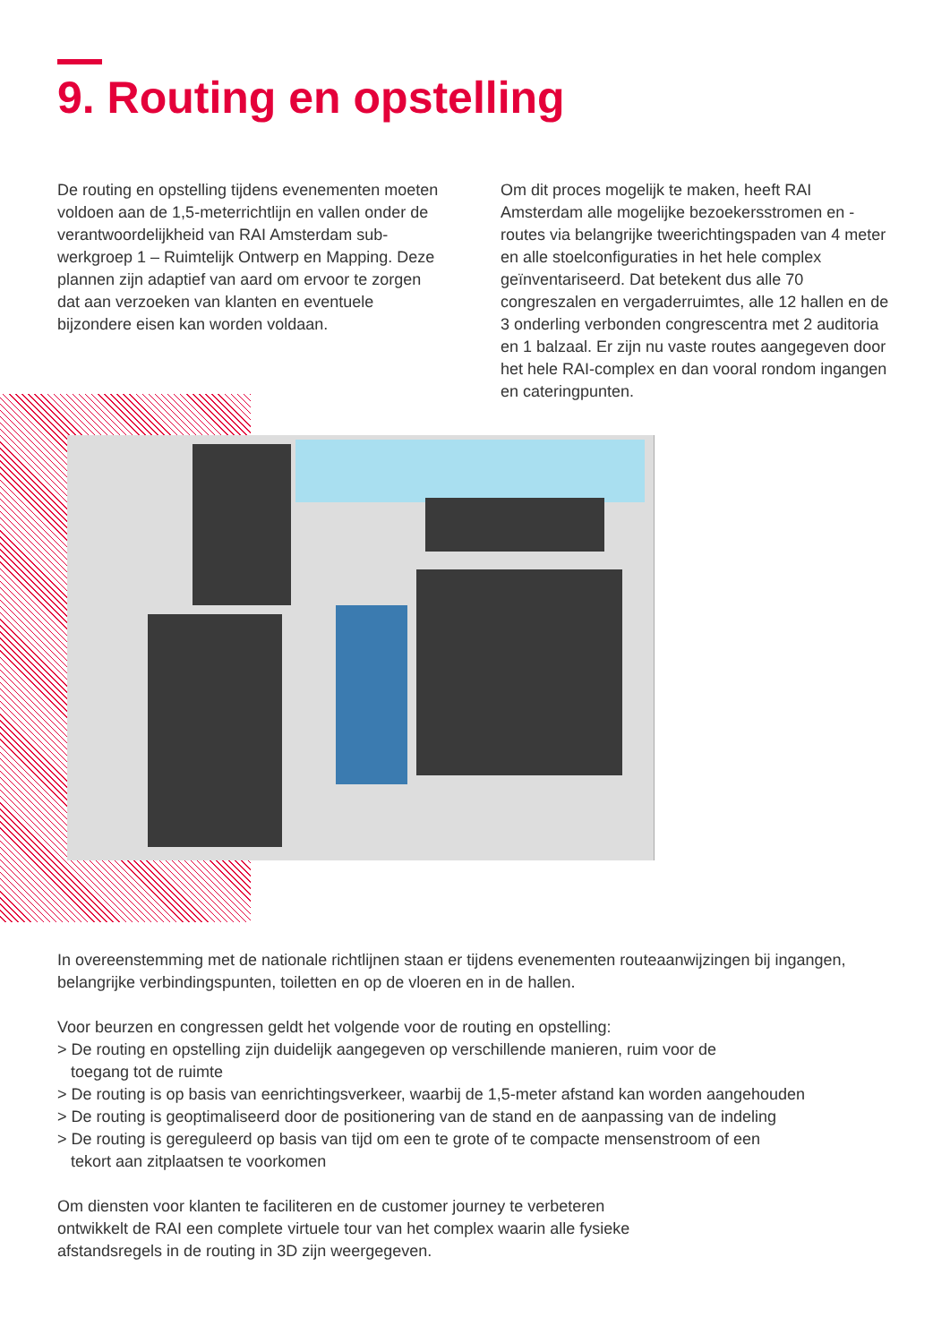9. Routing en opstelling
De routing en opstelling tijdens evenementen moeten voldoen aan de 1,5-meterrichtlijn en vallen onder de verantwoordelijkheid van RAI Amsterdam sub-werkgroep 1 – Ruimtelijk Ontwerp en Mapping. Deze plannen zijn adaptief van aard om ervoor te zorgen dat aan verzoeken van klanten en eventuele bijzondere eisen kan worden voldaan.
Om dit proces mogelijk te maken, heeft RAI Amsterdam alle mogelijke bezoekersstromen en -routes via belangrijke tweerichtingspaden van 4 meter en alle stoelconfiguraties in het hele complex geïnventariseerd. Dat betekent dus alle 70 congreszalen en vergaderruimtes, alle 12 hallen en de 3 onderling verbonden congrescentra met 2 auditoria en 1 balzaal. Er zijn nu vaste routes aangegeven door het hele RAI-complex en dan vooral rondom ingangen en cateringpunten.
In overeenstemming met de nationale richtlijnen staan er tijdens evenementen routeaanwijzingen bij ingangen, belangrijke verbindingspunten, toiletten en op de vloeren en in de hallen.
Voor beurzen en congressen geldt het volgende voor de routing en opstelling:
> De routing en opstelling zijn duidelijk aangegeven op verschillende manieren, ruim voor de
toegang tot de ruimte
> De routing is op basis van eenrichtingsverkeer, waarbij de 1,5-meter afstand kan worden aangehouden
> De routing is geoptimaliseerd door de positionering van de stand en de aanpassing van de indeling
> De routing is gereguleerd op basis van tijd om een te grote of te compacte mensenstroom of een
tekort aan zitplaatsen te voorkomen
Om diensten voor klanten te faciliteren en de customer journey te verbeteren
ontwikkelt de RAI een complete virtuele tour van het complex waarin alle fysieke
afstandsregels in de routing in 3D zijn weergegeven.